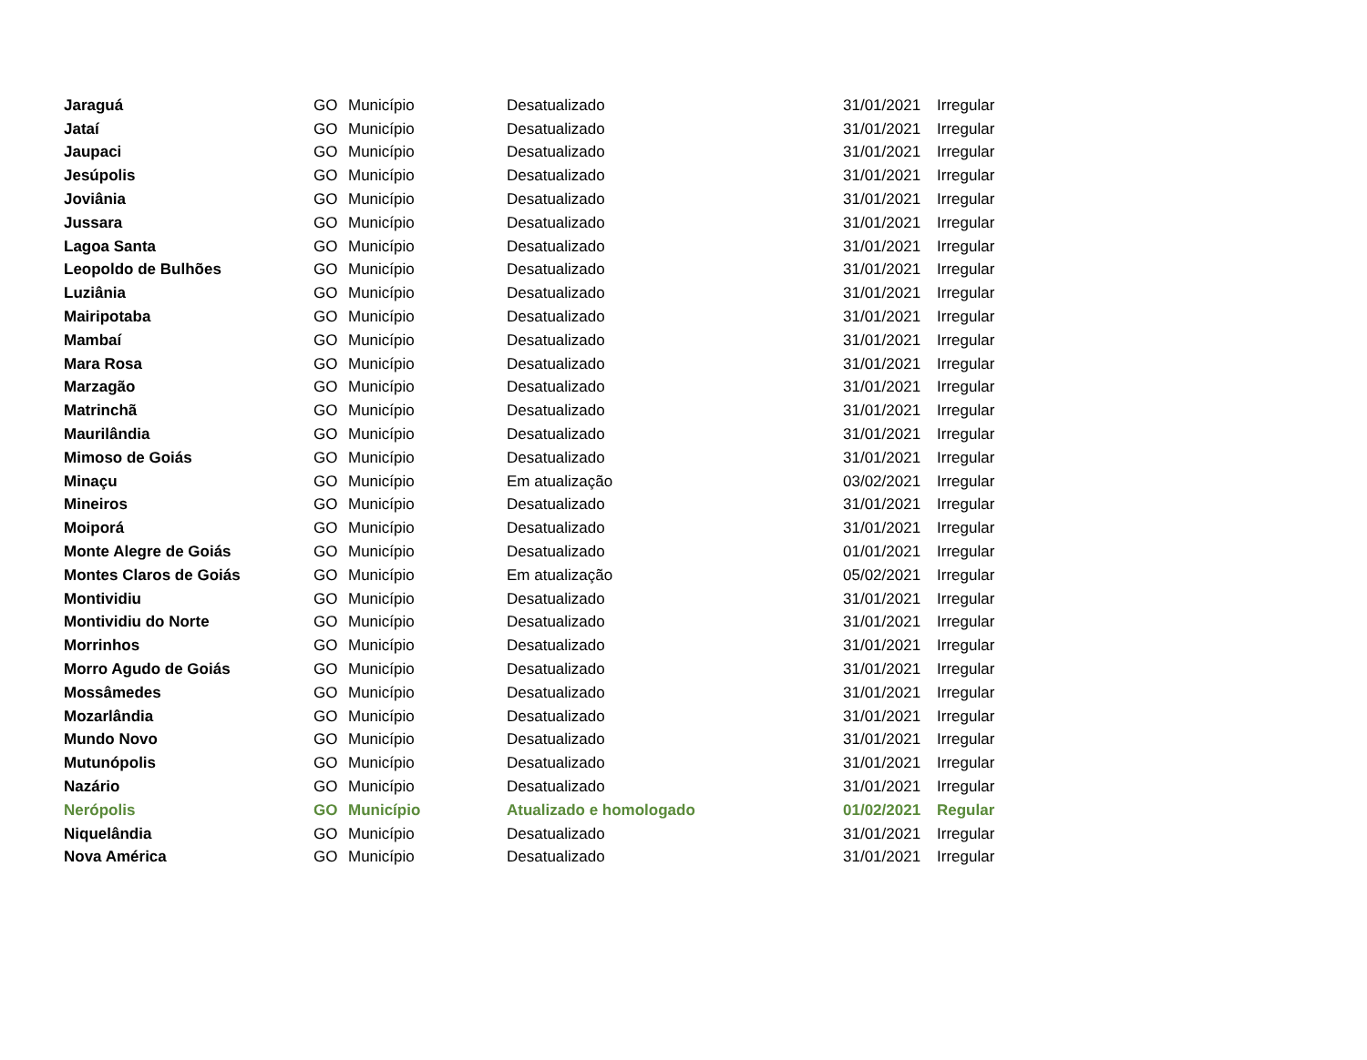| Jaraguá | GO | Município | Desatualizado | 31/01/2021 | Irregular |
| Jataí | GO | Município | Desatualizado | 31/01/2021 | Irregular |
| Jaupaci | GO | Município | Desatualizado | 31/01/2021 | Irregular |
| Jesúpolis | GO | Município | Desatualizado | 31/01/2021 | Irregular |
| Joviânia | GO | Município | Desatualizado | 31/01/2021 | Irregular |
| Jussara | GO | Município | Desatualizado | 31/01/2021 | Irregular |
| Lagoa Santa | GO | Município | Desatualizado | 31/01/2021 | Irregular |
| Leopoldo de Bulhões | GO | Município | Desatualizado | 31/01/2021 | Irregular |
| Luziânia | GO | Município | Desatualizado | 31/01/2021 | Irregular |
| Mairipotaba | GO | Município | Desatualizado | 31/01/2021 | Irregular |
| Mambaí | GO | Município | Desatualizado | 31/01/2021 | Irregular |
| Mara Rosa | GO | Município | Desatualizado | 31/01/2021 | Irregular |
| Marzagão | GO | Município | Desatualizado | 31/01/2021 | Irregular |
| Matrinchã | GO | Município | Desatualizado | 31/01/2021 | Irregular |
| Maurilândia | GO | Município | Desatualizado | 31/01/2021 | Irregular |
| Mimoso de Goiás | GO | Município | Desatualizado | 31/01/2021 | Irregular |
| Minaçu | GO | Município | Em atualização | 03/02/2021 | Irregular |
| Mineiros | GO | Município | Desatualizado | 31/01/2021 | Irregular |
| Moiporá | GO | Município | Desatualizado | 31/01/2021 | Irregular |
| Monte Alegre de Goiás | GO | Município | Desatualizado | 01/01/2021 | Irregular |
| Montes Claros de Goiás | GO | Município | Em atualização | 05/02/2021 | Irregular |
| Montividiu | GO | Município | Desatualizado | 31/01/2021 | Irregular |
| Montividiu do Norte | GO | Município | Desatualizado | 31/01/2021 | Irregular |
| Morrinhos | GO | Município | Desatualizado | 31/01/2021 | Irregular |
| Morro Agudo de Goiás | GO | Município | Desatualizado | 31/01/2021 | Irregular |
| Mossâmedes | GO | Município | Desatualizado | 31/01/2021 | Irregular |
| Mozarlândia | GO | Município | Desatualizado | 31/01/2021 | Irregular |
| Mundo Novo | GO | Município | Desatualizado | 31/01/2021 | Irregular |
| Mutunópolis | GO | Município | Desatualizado | 31/01/2021 | Irregular |
| Nazário | GO | Município | Desatualizado | 31/01/2021 | Irregular |
| Nerópolis | GO | Município | Atualizado e homologado | 01/02/2021 | Regular |
| Niquelândia | GO | Município | Desatualizado | 31/01/2021 | Irregular |
| Nova América | GO | Município | Desatualizado | 31/01/2021 | Irregular |